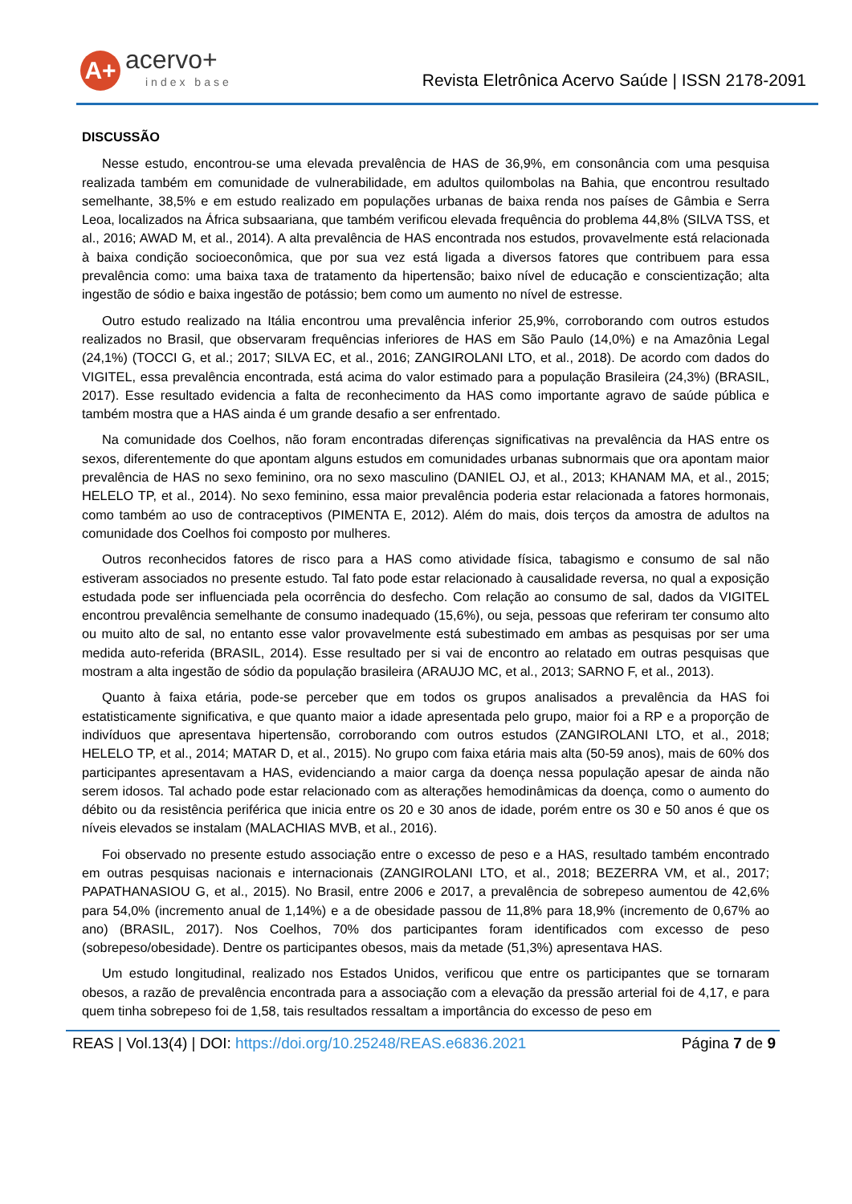A+
acervo+
index base
Revista Eletrônica Acervo Saúde | ISSN 2178-2091
DISCUSSÃO
Nesse estudo, encontrou-se uma elevada prevalência de HAS de 36,9%, em consonância com uma pesquisa realizada também em comunidade de vulnerabilidade, em adultos quilombolas na Bahia, que encontrou resultado semelhante, 38,5% e em estudo realizado em populações urbanas de baixa renda nos países de Gâmbia e Serra Leoa, localizados na África subsaariana, que também verificou elevada frequência do problema 44,8% (SILVA TSS, et al., 2016; AWAD M, et al., 2014). A alta prevalência de HAS encontrada nos estudos, provavelmente está relacionada à baixa condição socioeconômica, que por sua vez está ligada a diversos fatores que contribuem para essa prevalência como: uma baixa taxa de tratamento da hipertensão; baixo nível de educação e conscientização; alta ingestão de sódio e baixa ingestão de potássio; bem como um aumento no nível de estresse.
Outro estudo realizado na Itália encontrou uma prevalência inferior 25,9%, corroborando com outros estudos realizados no Brasil, que observaram frequências inferiores de HAS em São Paulo (14,0%) e na Amazônia Legal (24,1%) (TOCCI G, et al.; 2017; SILVA EC, et al., 2016; ZANGIROLANI LTO, et al., 2018). De acordo com dados do VIGITEL, essa prevalência encontrada, está acima do valor estimado para a população Brasileira (24,3%) (BRASIL, 2017). Esse resultado evidencia a falta de reconhecimento da HAS como importante agravo de saúde pública e também mostra que a HAS ainda é um grande desafio a ser enfrentado.
Na comunidade dos Coelhos, não foram encontradas diferenças significativas na prevalência da HAS entre os sexos, diferentemente do que apontam alguns estudos em comunidades urbanas subnormais que ora apontam maior prevalência de HAS no sexo feminino, ora no sexo masculino (DANIEL OJ, et al., 2013; KHANAM MA, et al., 2015; HELELO TP, et al., 2014). No sexo feminino, essa maior prevalência poderia estar relacionada a fatores hormonais, como também ao uso de contraceptivos (PIMENTA E, 2012). Além do mais, dois terços da amostra de adultos na comunidade dos Coelhos foi composto por mulheres.
Outros reconhecidos fatores de risco para a HAS como atividade física, tabagismo e consumo de sal não estiveram associados no presente estudo. Tal fato pode estar relacionado à causalidade reversa, no qual a exposição estudada pode ser influenciada pela ocorrência do desfecho. Com relação ao consumo de sal, dados da VIGITEL encontrou prevalência semelhante de consumo inadequado (15,6%), ou seja, pessoas que referiram ter consumo alto ou muito alto de sal, no entanto esse valor provavelmente está subestimado em ambas as pesquisas por ser uma medida auto-referida (BRASIL, 2014). Esse resultado per si vai de encontro ao relatado em outras pesquisas que mostram a alta ingestão de sódio da população brasileira (ARAUJO MC, et al., 2013; SARNO F, et al., 2013).
Quanto à faixa etária, pode-se perceber que em todos os grupos analisados a prevalência da HAS foi estatisticamente significativa, e que quanto maior a idade apresentada pelo grupo, maior foi a RP e a proporção de indivíduos que apresentava hipertensão, corroborando com outros estudos (ZANGIROLANI LTO, et al., 2018; HELELO TP, et al., 2014; MATAR D, et al., 2015). No grupo com faixa etária mais alta (50-59 anos), mais de 60% dos participantes apresentavam a HAS, evidenciando a maior carga da doença nessa população apesar de ainda não serem idosos. Tal achado pode estar relacionado com as alterações hemodinâmicas da doença, como o aumento do débito ou da resistência periférica que inicia entre os 20 e 30 anos de idade, porém entre os 30 e 50 anos é que os níveis elevados se instalam (MALACHIAS MVB, et al., 2016).
Foi observado no presente estudo associação entre o excesso de peso e a HAS, resultado também encontrado em outras pesquisas nacionais e internacionais (ZANGIROLANI LTO, et al., 2018; BEZERRA VM, et al., 2017; PAPATHANASIOU G, et al., 2015). No Brasil, entre 2006 e 2017, a prevalência de sobrepeso aumentou de 42,6% para 54,0% (incremento anual de 1,14%) e a de obesidade passou de 11,8% para 18,9% (incremento de 0,67% ao ano) (BRASIL, 2017). Nos Coelhos, 70% dos participantes foram identificados com excesso de peso (sobrepeso/obesidade). Dentre os participantes obesos, mais da metade (51,3%) apresentava HAS.
Um estudo longitudinal, realizado nos Estados Unidos, verificou que entre os participantes que se tornaram obesos, a razão de prevalência encontrada para a associação com a elevação da pressão arterial foi de 4,17, e para quem tinha sobrepeso foi de 1,58, tais resultados ressaltam a importância do excesso de peso em
REAS | Vol.13(4) | DOI: https://doi.org/10.25248/REAS.e6836.2021 Página 7 de 9